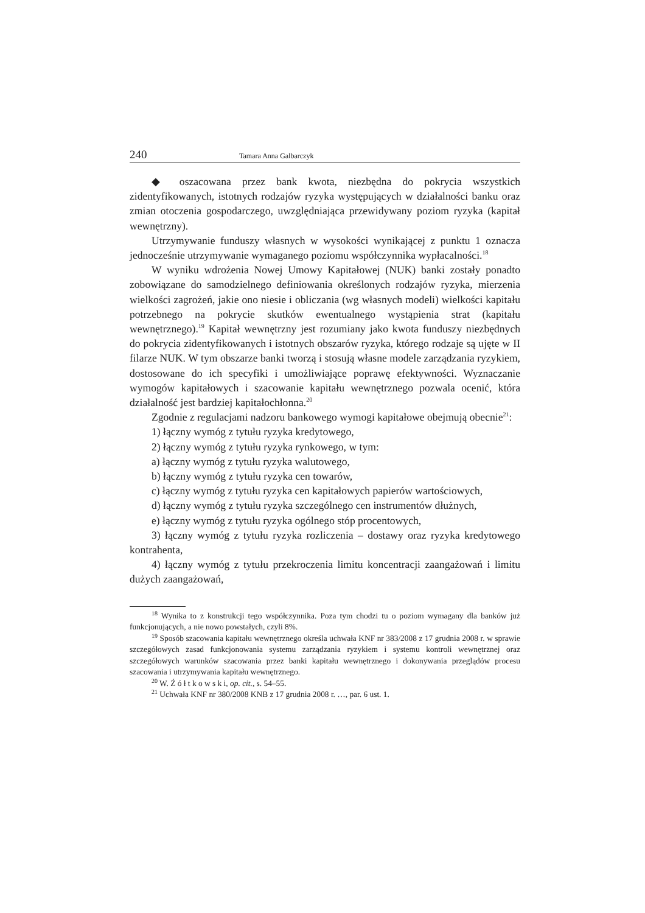240 Tamara Anna Galbarczyk
◆ oszacowana przez bank kwota, niezbędna do pokrycia wszystkich zidentyfikowanych, istotnych rodzajów ryzyka występujących w działalności banku oraz zmian otoczenia gospodarczego, uwzględniająca przewidywany poziom ryzyka (kapitał wewnętrzny).
Utrzymywanie funduszy własnych w wysokości wynikającej z punktu 1 oznacza jednocześnie utrzymywanie wymaganego poziomu współczynnika wypłacalności.<sup>18</sup>
W wyniku wdrożenia Nowej Umowy Kapitałowej (NUK) banki zostały ponadto zobowiązane do samodzielnego definiowania określonych rodzajów ryzyka, mierzenia wielkości zagrożeń, jakie ono niesie i obliczania (wg własnych modeli) wielkości kapitału potrzebnego na pokrycie skutków ewentualnego wystąpienia strat (kapitału wewnętrznego).<sup>19</sup> Kapitał wewnętrzny jest rozumiany jako kwota funduszy niezbędnych do pokrycia zidentyfikowanych i istotnych obszarów ryzyka, którego rodzaje są ujęte w II filarze NUK. W tym obszarze banki tworzą i stosują własne modele zarządzania ryzykiem, dostosowane do ich specyfiki i umożliwiające poprawę efektywności. Wyznaczanie wymogów kapitałowych i szacowanie kapitału wewnętrznego pozwala ocenić, która działalność jest bardziej kapitałochłonna.<sup>20</sup>
Zgodnie z regulacjami nadzoru bankowego wymogi kapitałowe obejmują obecnie<sup>21</sup>:
1) łączny wymóg z tytułu ryzyka kredytowego,
2) łączny wymóg z tytułu ryzyka rynkowego, w tym:
a) łączny wymóg z tytułu ryzyka walutowego,
b) łączny wymóg z tytułu ryzyka cen towarów,
c) łączny wymóg z tytułu ryzyka cen kapitałowych papierów wartościowych,
d) łączny wymóg z tytułu ryzyka szczególnego cen instrumentów dłużnych,
e) łączny wymóg z tytułu ryzyka ogólnego stóp procentowych,
3) łączny wymóg z tytułu ryzyka rozliczenia – dostawy oraz ryzyka kredytowego kontrahenta,
4) łączny wymóg z tytułu przekroczenia limitu koncentracji zaangażowań i limitu dużych zaangażowań,
<sup>18</sup> Wynika to z konstrukcji tego współczynnika. Poza tym chodzi tu o poziom wymagany dla banków już funkcjonujących, a nie nowo powstałych, czyli 8%.
<sup>19</sup> Sposób szacowania kapitału wewnętrznego określa uchwała KNF nr 383/2008 z 17 grudnia 2008 r. w sprawie szczegółowych zasad funkcjonowania systemu zarządzania ryzykiem i systemu kontroli wewnętrznej oraz szczegółowych warunków szacowania przez banki kapitału wewnętrznego i dokonywania przeglądów procesu szacowania i utrzymywania kapitału wewnętrznego.
<sup>20</sup> W. Ź ó ł t k o w s k i, op. cit., s. 54–55.
<sup>21</sup> Uchwała KNF nr 380/2008 KNB z 17 grudnia 2008 r. …, par. 6 ust. 1.